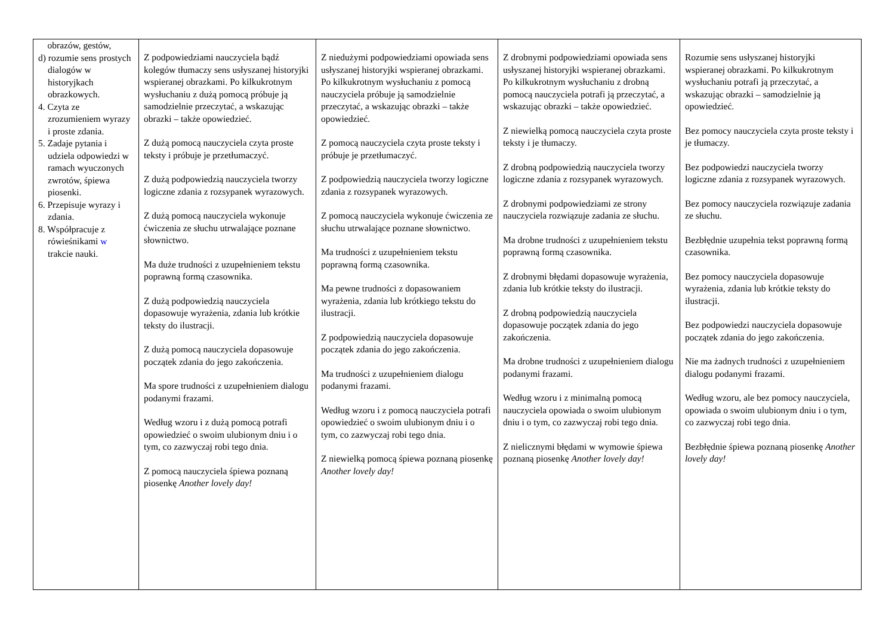| obrazów, gestów, d) rozumie sens prostych dialogów w historyjkach obrazkowych. 4. Czyta ze zrozumieniem wyrazy i proste zdania. 5. Zadaje pytania i udziela odpowiedzi w ramach wyuczonych zwrotów, śpiewa piosenki. 6. Przepisuje wyrazy i zdania. 8. Współpracuje z rówieśnikami w trakcie nauki. | Z podpowiedziami nauczyciela bądź kolegów tłumaczy sens usłyszanej historyjki wspieranej obrazkami. Po kilkukrotnym wysłuchaniu z dużą pomocą próbuje ją samodzielnie przeczytać, a wskazując obrazki – także opowiedzieć. Z dużą pomocą nauczyciela czyta proste teksty i próbuje je przetłumaczyć. Z dużą podpowiedzią nauczyciela tworzy logiczne zdania z rozsypanek wyrazowych. Z dużą pomocą nauczyciela wykonuje ćwiczenia ze słuchu utrwalające poznane słownictwo. Ma duże trudności z uzupełnieniem tekstu poprawną formą czasownika. Z dużą podpowiedzią nauczyciela dopasowuje wyrażenia, zdania lub krótkie teksty do ilustracji. Z dużą pomocą nauczyciela dopasowuje początek zdania do jego zakończenia. Ma spore trudności z uzupełnieniem dialogu podanymi frazami. Według wzoru i z dużą pomocą potrafi opowiedzieć o swoim ulubionym dniu i o tym, co zazwyczaj robi tego dnia. Z pomocą nauczyciela śpiewa poznaną piosenkę Another lovely day! | Z niedużymi podpowiedziami opowiada sens usłyszanej historyjki wspieranej obrazkami. Po kilkukrotnym wysłuchaniu z pomocą nauczyciela próbuje ją samodzielnie przeczytać, a wskazując obrazki – także opowiedzieć. Z pomocą nauczyciela czyta proste teksty i próbuje je przetłumaczyć. Z podpowiedzią nauczyciela tworzy logiczne zdania z rozsypanek wyrazowych. Z pomocą nauczyciela wykonuje ćwiczenia ze słuchu utrwalające poznane słownictwo. Ma trudności z uzupełnieniem tekstu poprawną formą czasownika. Ma pewne trudności z dopasowaniem wyrażenia, zdania lub krótkiego tekstu do ilustracji. Z podpowiedzią nauczyciela dopasowuje początek zdania do jego zakończenia. Ma trudności z uzupełnieniem dialogu podanymi frazami. Według wzoru i z pomocą nauczyciela potrafi opowiedzieć o swoim ulubionym dniu i o tym, co zazwyczaj robi tego dnia. Z niewielką pomocą śpiewa poznaną piosenkę Another lovely day! | Z drobnymi podpowiedziami opowiada sens usłyszanej historyjki wspieranej obrazkami. Po kilkukrotnym wysłuchaniu z drobną pomocą nauczyciela potrafi ją przeczytać, a wskazując obrazki – także opowiedzieć. Z niewielką pomocą nauczyciela czyta proste teksty i je tłumaczy. Z drobną podpowiedzią nauczyciela tworzy logiczne zdania z rozsypanek wyrazowych. Z drobnymi podpowiedziami ze strony nauczyciela rozwiązuje zadania ze słuchu. Ma drobne trudności z uzupełnieniem tekstu poprawną formą czasownika. Z drobnymi błędami dopasowuje wyrażenia, zdania lub krótkie teksty do ilustracji. Z drobną podpowiedzią nauczyciela dopasowuje początek zdania do jego zakończenia. Ma drobne trudności z uzupełnieniem dialogu podanymi frazami. Według wzoru i z minimalną pomocą nauczyciela opowiada o swoim ulubionym dniu i o tym, co zazwyczaj robi tego dnia. Z nielicznymi błędami w wymowie śpiewa poznaną piosenkę Another lovely day! | Rozumie sens usłyszanej historyjki wspieranej obrazkami. Po kilkukrotnym wysłuchaniu potrafi ją przeczytać, a wskazując obrazki – samodzielnie ją opowiedzieć. Bez pomocy nauczyciela czyta proste teksty i je tłumaczy. Bez podpowiedzi nauczyciela tworzy logiczne zdania z rozsypanek wyrazowych. Bez pomocy nauczyciela rozwiązuje zadania ze słuchu. Bezbłędnie uzupełnia tekst poprawną formą czasownika. Bez pomocy nauczyciela dopasowuje wyrażenia, zdania lub krótkie teksty do ilustracji. Bez podpowiedzi nauczyciela dopasowuje początek zdania do jego zakończenia. Nie ma żadnych trudności z uzupełnieniem dialogu podanymi frazami. Według wzoru, ale bez pomocy nauczyciela, opowiada o swoim ulubionym dniu i o tym, co zazwyczaj robi tego dnia. Bezbłędnie śpiewa poznaną piosenkę Another lovely day! |